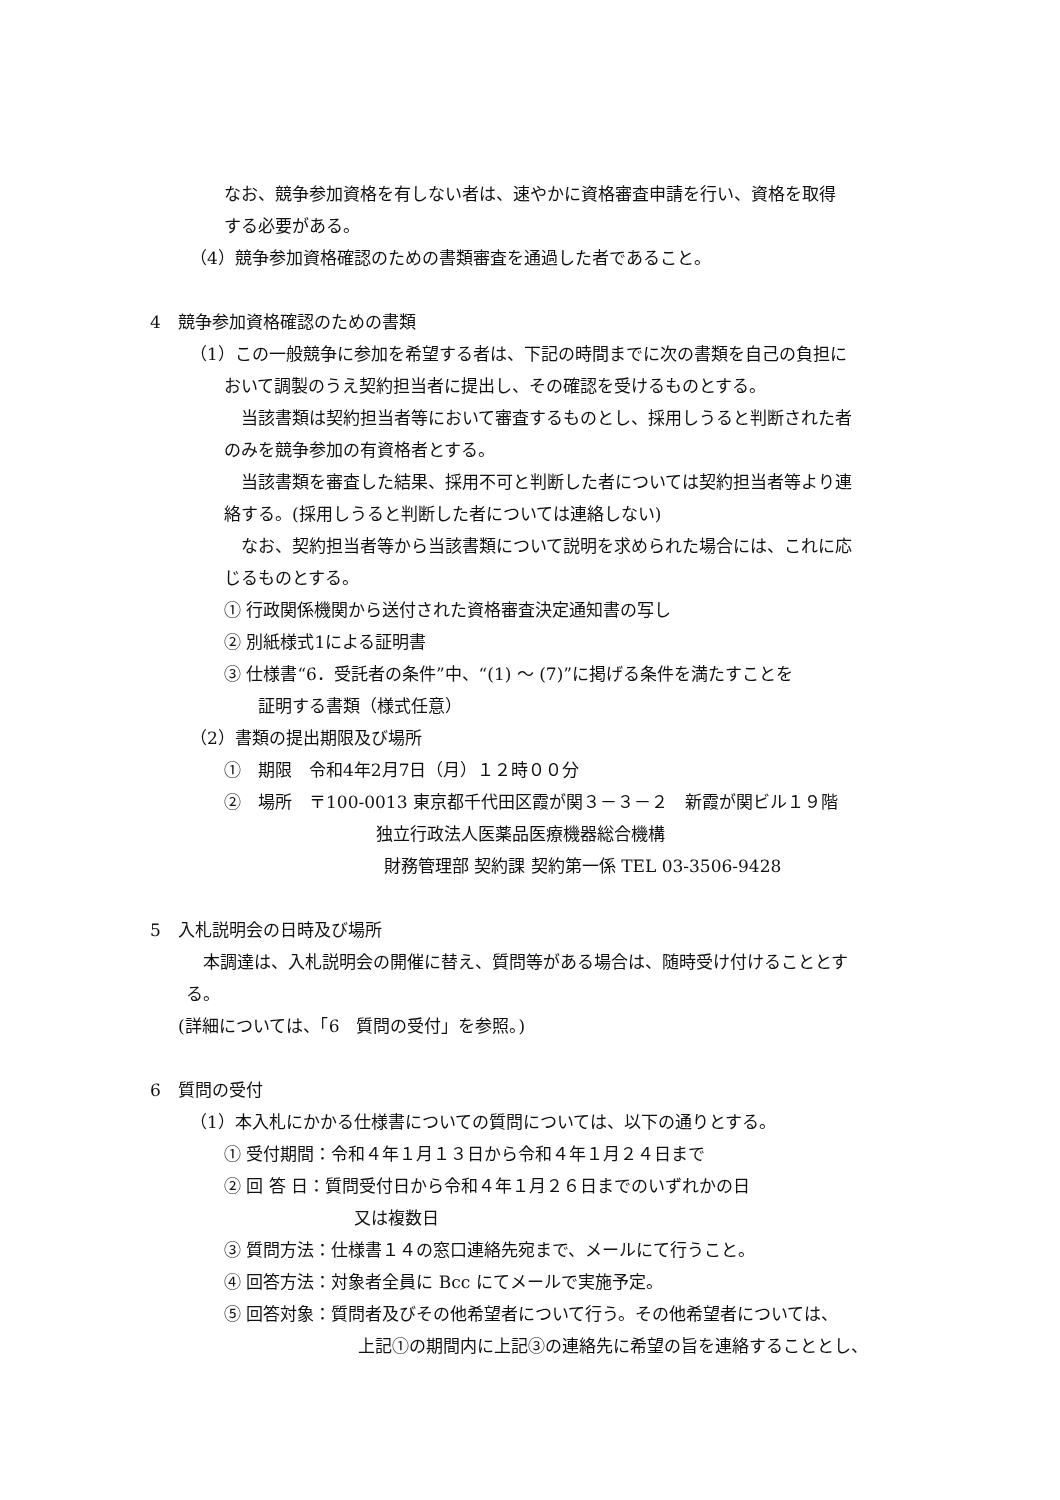なお、競争参加資格を有しない者は、速やかに資格審査申請を行い、資格を取得
　
する必要がある。
（4）競争参加資格確認のための書類審査を通過した者であること。
4　競争参加資格確認のための書類
（1）この一般競争に参加を希望する者は、下記の時間までに次の書類を自己の負担に
おいて調製のうえ契約担当者に提出し、その確認を受けるものとする。
　当該書類は契約担当者等において審査するものとし、採用しうると判断された者
のみを競争参加の有資格者とする。
　当該書類を審査した結果、採用不可と判断した者については契約担当者等より連
絡する。(採用しうると判断した者については連絡しない)
　なお、契約担当者等から当該書類について説明を求められた場合には、これに応
じるものとする。
① 行政関係機関から送付された資格審査決定通知書の写し
② 別紙様式1による証明書
③ 仕様書“6．受託者の条件”中、“(1) ～ (7)”に掲げる条件を満たすことを
証明する書類（様式任意）
（2）書類の提出期限及び場所
①　期限　令和4年2月7日（月）１２時００分
②　場所　〒100-0013 東京都千代田区霞が関３－３－２　新霞が関ビル１９階
独立行政法人医薬品医療機器総合機構
財務管理部 契約課 契約第一係 TEL 03-3506-9428
5　入札説明会の日時及び場所
　本調達は、入札説明会の開催に替え、質問等がある場合は、随時受け付けることとす
る。
(詳細については、「6　質問の受付」を参照。)
6　質問の受付
（1）本入札にかかる仕様書についての質問については、以下の通りとする。
① 受付期間：令和４年１月１３日から令和４年１月２４日まで
② 回 答 日：質問受付日から令和４年１月２６日までのいずれかの日
又は複数日
③ 質問方法：仕様書１４の窓口連絡先宛まで、メールにて行うこと。
④ 回答方法：対象者全員に Bcc にてメールで実施予定。
⑤ 回答対象：質問者及びその他希望者について行う。その他希望者については、
上記①の期間内に上記③の連絡先に希望の旨を連絡することとし、